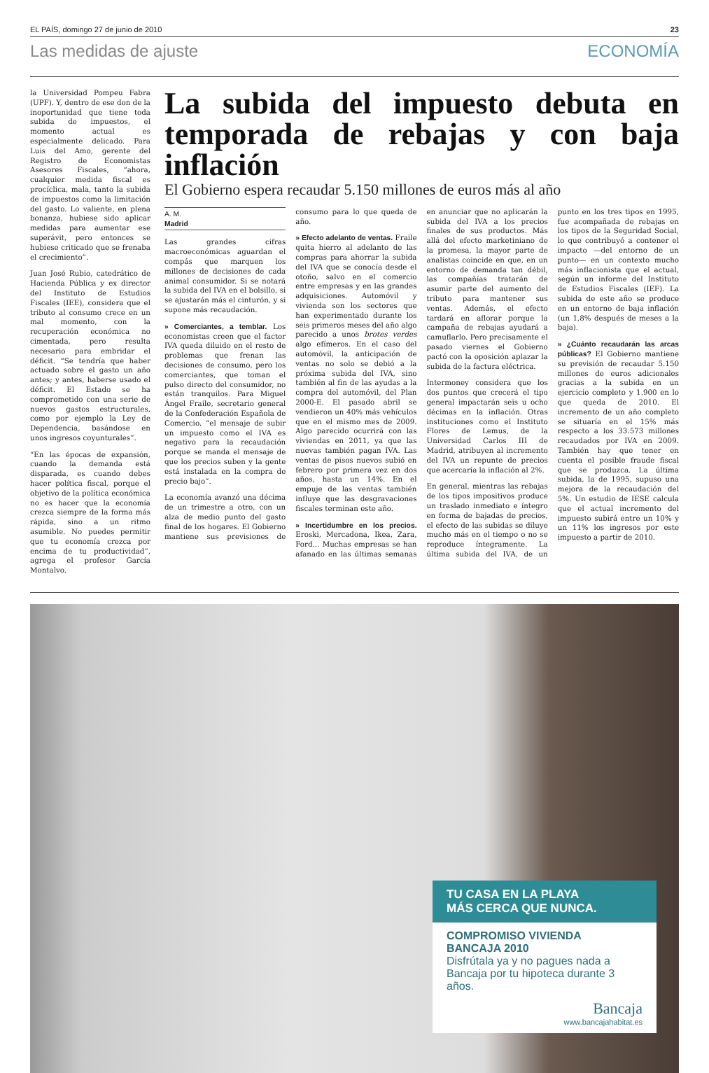EL PAÍS, domingo 27 de junio de 2010 23
Las medidas de ajuste ECONOMÍA
la Universidad Pompeu Fabra (UPF). Y, dentro de ese don de la inoportunidad que tiene toda subida de impuestos, el momento actual es especialmente delicado. Para Luis del Amo, gerente del Registro de Economistas Asesores Fiscales, “ahora, cualquier medida fiscal es procíclica, mala, tanto la subida de impuestos como la limitación del gasto. Lo valiente, en plena bonanza, hubiese sido aplicar medidas para aumentar ese superávit, pero entonces se hubiese criticado que se frenaba el crecimiento”.
Juan José Rubio, catedrático de Hacienda Pública y ex director del Instituto de Estudios Fiscales (IEE), considera que el tributo al consumo crece en un mal momento, con la recuperación económica no cimentada, pero resulta necesario para embridar el déficit. “Se tendría que haber actuado sobre el gasto un año antes; y antes, haberse usado el déficit. El Estado se ha comprometido con una serie de nuevos gastos estructurales, como por ejemplo la Ley de Dependencia, basándose en unos ingresos coyunturales”.
“En las épocas de expansión, cuando la demanda está disparada, es cuando debes hacer política fiscal, porque el objetivo de la política económica no es hacer que la economía crezca siempre de la forma más rápida, sino a un ritmo asumible. No puedes permitir que tu economía crezca por encima de tu productividad”, agrega el profesor García Montalvo.
La subida del impuesto debuta en temporada de rebajas y con baja inflación
El Gobierno espera recaudar 5.150 millones de euros más al año
A. M.
Madrid
Las grandes cifras macroeconómicas aguardan el compás que marquen los millones de decisiones de cada animal consumidor. Si se notará la subida del IVA en el bolsillo, si se ajustarán más el cinturón, y si supone más recaudación.
» Comerciantes, a temblar. Los economistas creen que el factor IVA queda diluido en el resto de problemas que frenan las decisiones de consumo, pero los comerciantes, que toman el pulso directo del consumidor, no están tranquilos. Para Miguel Ángel Fraile, secretario general de la Confederación Española de Comercio, “el mensaje de subir un impuesto como el IVA es negativo para la recaudación porque se manda el mensaje de que los precios suben y la gente está instalada en la compra de precio bajo”.
La economía avanzó una décima de un trimestre a otro, con un alza de medio punto del gasto final de los hogares. El Gobierno mantiene sus previsiones de consumo para lo que queda de año.
» Efecto adelanto de ventas. Fraile quita hierro al adelanto de las compras para ahorrar la subida del IVA que se conocía desde el otoño, salvo en el comercio entre empresas y en las grandes adquisiciones. Automóvil y vivienda son los sectores que han experimentado durante los seis primeros meses del año algo parecido a unos brotes verdes algo efímeros. En el caso del automóvil, la anticipación de ventas no solo se debió a la próxima subida del IVA, sino también al fin de las ayudas a la compra del automóvil, del Plan 2000-E. El pasado abril se vendieron un 40% más vehículos que en el mismo mes de 2009. Algo parecido ocurrirá con las viviendas en 2011, ya que las nuevas también pagan IVA. Las ventas de pisos nuevos subió en febrero por primera vez en dos años, hasta un 14%. En el empuje de las ventas también influye que las desgravaciones fiscales terminan este año.
» Incertidumbre en los precios. Eroski, Mercadona, Ikea, Zara, Ford... Muchas empresas se han afanado en las últimas semanas en anunciar que no aplicarán la subida del IVA a los precios finales de sus productos. Más allá del efecto marketiniano de la promesa, la mayor parte de analistas coincide en que, en un entorno de demanda tan débil, las compañías tratarán de asumir parte del aumento del tributo para mantener sus ventas. Además, el efecto tardará en aflorar porque la campaña de rebajas ayudará a camuflarlo. Pero precisamente el pasado viernes el Gobierno pactó con la oposición aplazar la subida de la factura eléctrica.
Intermoney considera que los dos puntos que crecerá el tipo general impactarán seis u ocho décimas en la inflación. Otras instituciones como el Instituto Flores de Lemus, de la Universidad Carlos III de Madrid, atribuyen al incremento del IVA un repunte de precios que acercaría la inflación al 2%.
En general, mientras las rebajas de los tipos impositivos produce un traslado inmediato e íntegro en forma de bajadas de precios, el efecto de las subidas se diluye mucho más en el tiempo o no se reproduce íntegramente. La última subida del IVA, de un punto en los tres tipos en 1995, fue acompañada de rebajas en los tipos de la Seguridad Social, lo que contribuyó a contener el impacto —del entorno de un punto— en un contexto mucho más inflacionista que el actual, según un informe del Instituto de Estudios Fiscales (IEF). La subida de este año se produce en un entorno de baja inflación (un 1,8% después de meses a la baja).
» ¿Cuánto recaudarán las arcas públicas? El Gobierno mantiene su previsión de recaudar 5.150 millones de euros adicionales gracias a la subida en un ejercicio completo y 1.900 en lo que queda de 2010. El incremento de un año completo se situaría en el 15% más respecto a los 33.573 millones recaudados por IVA en 2009. También hay que tener en cuenta el posible fraude fiscal que se produzca. La última subida, la de 1995, supuso una mejora de la recaudación del 5%. Un estudio de IESE calcula que el actual incremento del impuesto subirá entre un 10% y un 11% los ingresos por este impuesto a partir de 2010.
TU CASA EN LA PLAYA
MÁS CERCA QUE NUNCA.
COMPROMISO VIVIENDA
BANCAJA 2010
Disfrútala ya y no pagues nada a Bancaja por tu hipoteca durante 3 años.
Bancaja
www.bancajahabitat.es